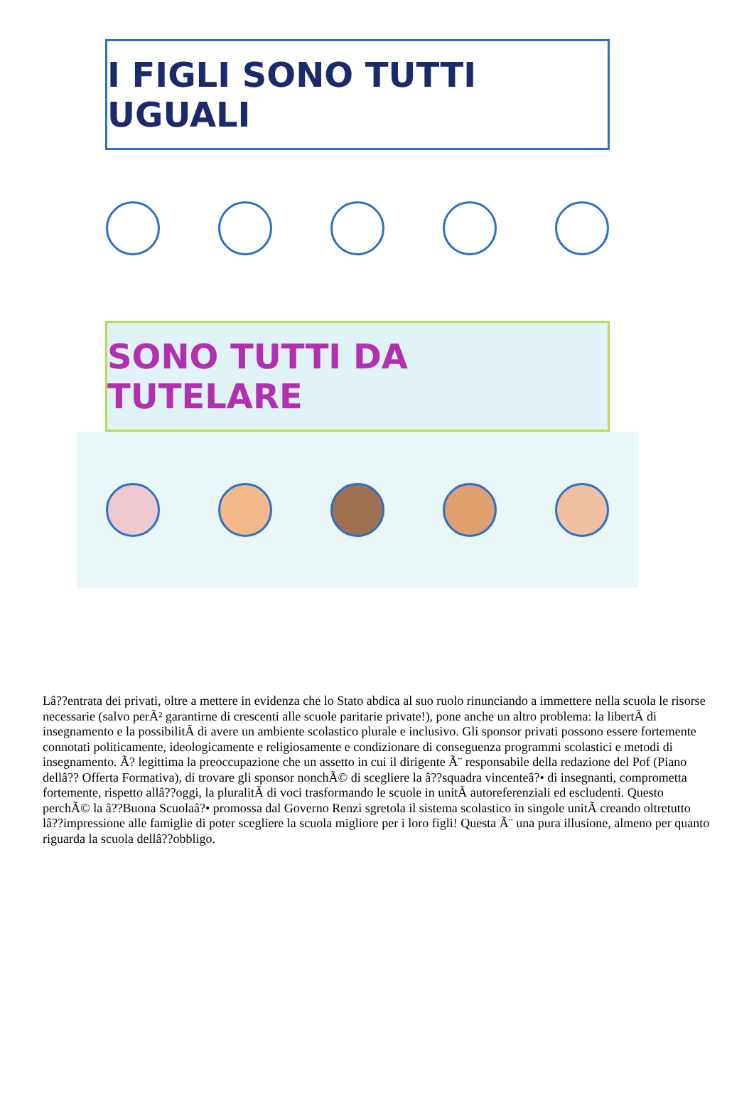I FIGLI SONO TUTTI UGUALI
SONO TUTTI DA TUTELARE
Lâ??entrata dei privati, oltre a mettere in evidenza che lo Stato abdica al suo ruolo rinunciando a immettere nella scuola le risorse necessarie (salvo perÃ² garantirne di crescenti alle scuole paritarie private!), pone anche un altro problema: la libertÃ di insegnamento e la possibilitÃ di avere un ambiente scolastico plurale e inclusivo. Gli sponsor privati possono essere fortemente connotati politicamente, ideologicamente e religiosamente e condizionare di conseguenza programmi scolastici e metodi di insegnamento. Ã? legittima la preoccupazione che un assetto in cui il dirigente Ã¨ responsabile della redazione del Pof (Piano dellâ?? Offerta Formativa), di trovare gli sponsor nonchÃ© di scegliere la â??squadra vincenteâ?• di insegnanti, comprometta fortemente, rispetto allâ??oggi, la pluralitÃ di voci trasformando le scuole in unitÃ autoreferenziali ed escludenti. Questo perchÃ© la â??Buona Scuolaâ?• promossa dal Governo Renzi sgretola il sistema scolastico in singole unitÃ creando oltretutto lâ??impressione alle famiglie di poter scegliere la scuola migliore per i loro figli! Questa Ã¨ una pura illusione, almeno per quanto riguarda la scuola dellâ??obbligo.